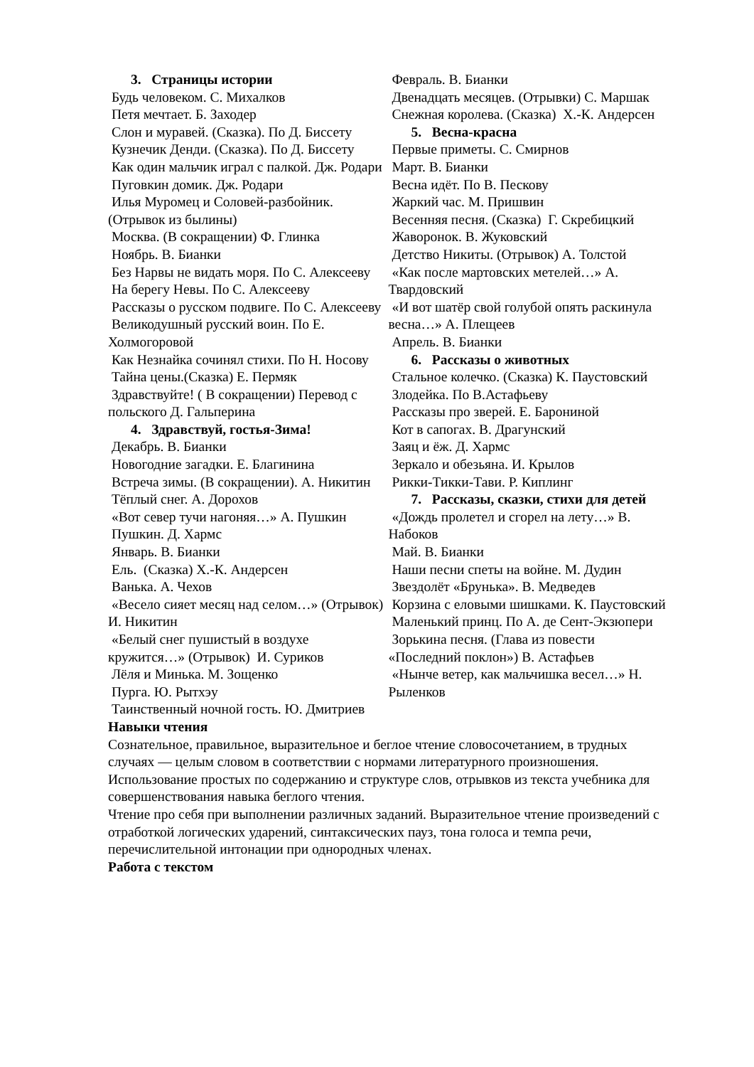3. Страницы истории
Будь человеком. С. Михалков
Петя мечтает. Б. Заходер
Слон и муравей. (Сказка). По Д. Биссету
Кузнечик Денди. (Сказка). По Д. Биссету
Как один мальчик играл с палкой. Дж. Родари
Пуговкин домик. Дж. Родари
Илья Муромец и Соловей-разбойник. (Отрывок из былины)
Москва. (В сокращении) Ф. Глинка
Ноябрь. В. Бианки
Без Нарвы не видать моря. По С. Алексееву
На берегу Невы. По С. Алексееву
Рассказы о русском подвиге. По С. Алексееву
Великодушный русский воин. По Е. Холмогоровой
Как Незнайка сочинял стихи. По Н. Носову
Тайна цены.(Сказка) Е. Пермяк
Здравствуйте! ( В сокращении) Перевод с польского Д. Гальперина
4. Здравствуй, гостья-Зима!
Декабрь. В. Бианки
Новогодние загадки. Е. Благинина
Встреча зимы. (В сокращении). А. Никитин
Тёплый снег. А. Дорохов
«Вот север тучи нагоняя…» А. Пушкин
Пушкин. Д. Хармс
Январь. В. Бианки
Ель. (Сказка) Х.-К. Андерсен
Ванька. А. Чехов
«Весело сияет месяц над селом…» (Отрывок) И. Никитин
«Белый снег пушистый в воздухе кружится…» (Отрывок) И. Суриков
Лёля и Минька. М. Зощенко
Пурга. Ю. Рытхэу
Таинственный ночной гость. Ю. Дмитриев
Февраль. В. Бианки
Двенадцать месяцев. (Отрывки) С. Маршак
Снежная королева. (Сказка) Х.-К. Андерсен
5. Весна-красна
Первые приметы. С. Смирнов
Март. В. Бианки
Весна идёт. По В. Пескову
Жаркий час. М. Пришвин
Весенняя песня. (Сказка) Г. Скребицкий
Жаворонок. В. Жуковский
Детство Никиты. (Отрывок) А. Толстой
«Как после мартовских метелей…» А. Твардовский
«И вот шатёр свой голубой опять раскинула весна…» А. Плещеев
Апрель. В. Бианки
6. Рассказы о животных
Стальное колечко. (Сказка) К. Паустовский
Злодейка. По В.Астафьеву
Рассказы про зверей. Е. Барониной
Кот в сапогах. В. Драгунский
Заяц и ёж. Д. Хармс
Зеркало и обезьяна. И. Крылов
Рикки-Тикки-Тави. Р. Киплинг
7. Рассказы, сказки, стихи для детей
«Дождь пролетел и сгорел на лету…» В. Набоков
Май. В. Бианки
Наши песни спеты на войне. М. Дудин
Звездолёт «Брунька». В. Медведев
Корзина с еловыми шишками. К. Паустовский
Маленький принц. По А. де Сент-Экзюпери
Зорькина песня. (Глава из повести «Последний поклон») В. Астафьев
«Нынче ветер, как мальчишка весел…» Н. Рыленков
Навыки чтения
Сознательное, правильное, выразительное и беглое чтение словосочетанием, в трудных случаях — целым словом в соответствии с нормами литературного произношения.
Использование простых по содержанию и структуре слов, отрывков из текста учебника для совершенствования навыка беглого чтения.
Чтение про себя при выполнении различных заданий. Выразительное чтение произведений с отработкой логических ударений, синтаксических пауз, тона голоса и темпа речи, перечислительной интонации при однородных членах.
Работа с текстом